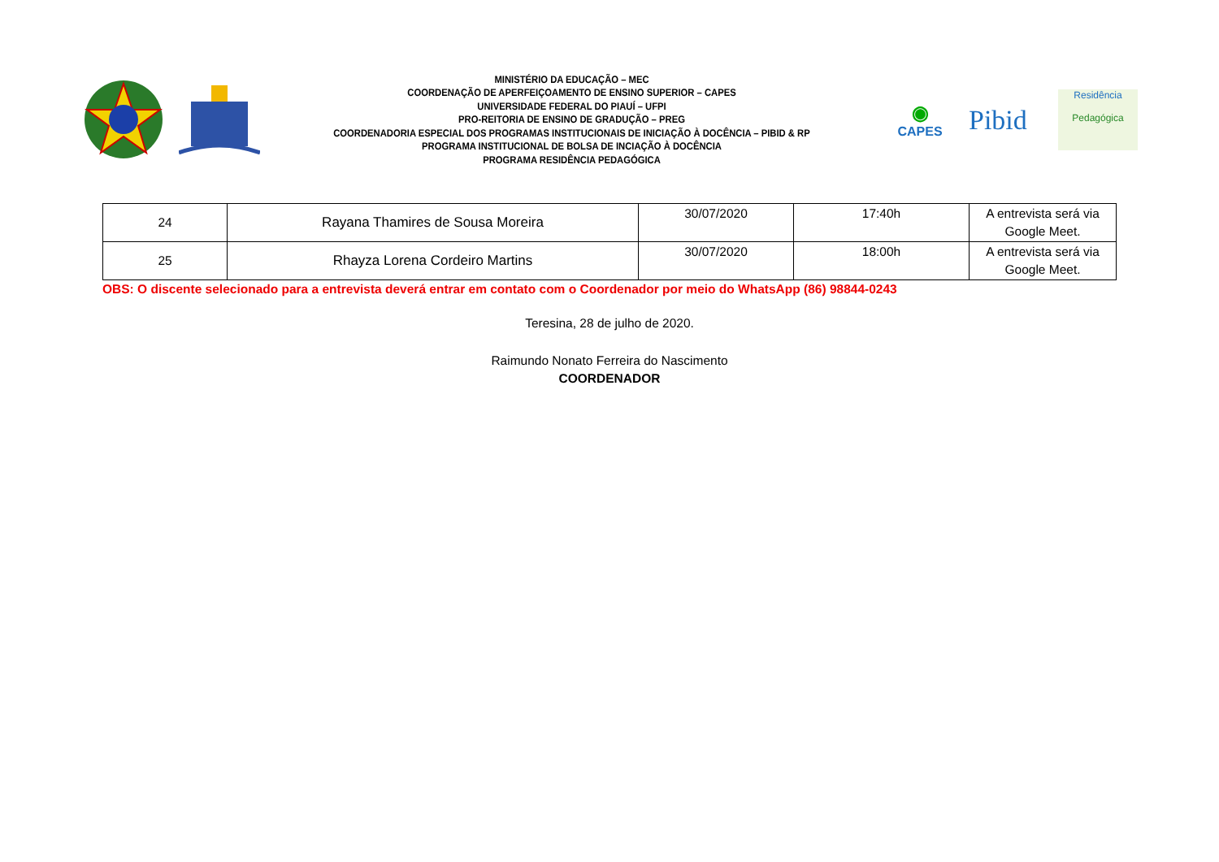MINISTÉRIO DA EDUCAÇÃO – MEC
COORDENAÇÃO DE APERFEIÇOAMENTO DE ENSINO SUPERIOR – CAPES
UNIVERSIDADE FEDERAL DO PIAUÍ – UFPI
PRO-REITORIA DE ENSINO DE GRADUÇÃO – PREG
COORDENADORIA ESPECIAL DOS PROGRAMAS INSTITUCIONAIS DE INICIAÇÃO À DOCÊNCIA – PIBID & RP
PROGRAMA INSTITUCIONAL DE BOLSA DE INCIAÇÃO À DOCÊNCIA
PROGRAMA RESIDÊNCIA PEDAGÓGICA
◉
CAPES
Pibid
Residência
Pedagógica
| 24 | Rayana Thamires de Sousa Moreira | 30/07/2020 | 17:40h | A entrevista será via Google Meet. |
| 25 | Rhayza Lorena Cordeiro Martins | 30/07/2020 | 18:00h | A entrevista será via Google Meet. |
OBS: O discente selecionado para a entrevista deverá entrar em contato com o Coordenador por meio do WhatsApp (86) 98844-0243
Teresina, 28 de julho de 2020.
Raimundo Nonato Ferreira do Nascimento
COORDENADOR